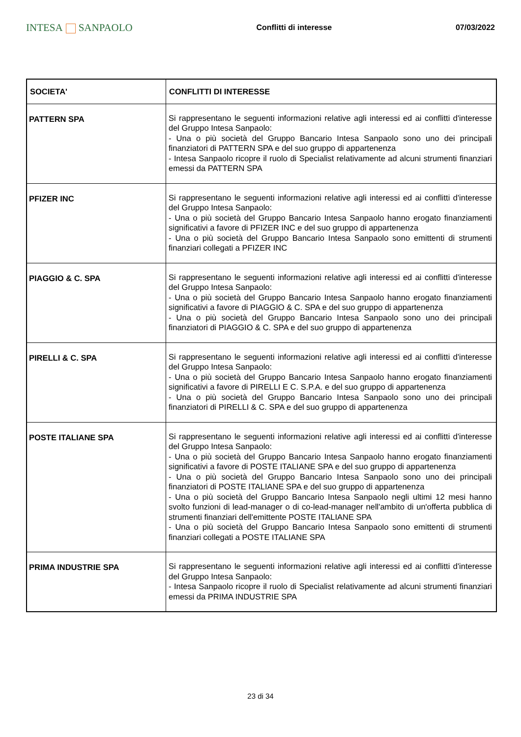INTESA SANPAOLO
Conflitti di interesse 07/03/2022
| SOCIETA' | CONFLITTI DI INTERESSE |
| --- | --- |
| PATTERN SPA | Si rappresentano le seguenti informazioni relative agli interessi ed ai conflitti d'interesse del Gruppo Intesa Sanpaolo: - Una o più società del Gruppo Bancario Intesa Sanpaolo sono uno dei principali finanziatori di PATTERN SPA e del suo gruppo di appartenenza - Intesa Sanpaolo ricopre il ruolo di Specialist relativamente ad alcuni strumenti finanziari emessi da PATTERN SPA |
| PFIZER INC | Si rappresentano le seguenti informazioni relative agli interessi ed ai conflitti d'interesse del Gruppo Intesa Sanpaolo: - Una o più società del Gruppo Bancario Intesa Sanpaolo hanno erogato finanziamenti significativi a favore di PFIZER INC e del suo gruppo di appartenenza - Una o più società del Gruppo Bancario Intesa Sanpaolo sono emittenti di strumenti finanziari collegati a PFIZER INC |
| PIAGGIO & C. SPA | Si rappresentano le seguenti informazioni relative agli interessi ed ai conflitti d'interesse del Gruppo Intesa Sanpaolo: - Una o più società del Gruppo Bancario Intesa Sanpaolo hanno erogato finanziamenti significativi a favore di PIAGGIO & C. SPA e del suo gruppo di appartenenza - Una o più società del Gruppo Bancario Intesa Sanpaolo sono uno dei principali finanziatori di PIAGGIO & C. SPA e del suo gruppo di appartenenza |
| PIRELLI & C. SPA | Si rappresentano le seguenti informazioni relative agli interessi ed ai conflitti d'interesse del Gruppo Intesa Sanpaolo: - Una o più società del Gruppo Bancario Intesa Sanpaolo hanno erogato finanziamenti significativi a favore di PIRELLI E C. S.P.A. e del suo gruppo di appartenenza - Una o più società del Gruppo Bancario Intesa Sanpaolo sono uno dei principali finanziatori di PIRELLI & C. SPA e del suo gruppo di appartenenza |
| POSTE ITALIANE SPA | Si rappresentano le seguenti informazioni relative agli interessi ed ai conflitti d'interesse del Gruppo Intesa Sanpaolo: - Una o più società del Gruppo Bancario Intesa Sanpaolo hanno erogato finanziamenti significativi a favore di POSTE ITALIANE SPA e del suo gruppo di appartenenza - Una o più società del Gruppo Bancario Intesa Sanpaolo sono uno dei principali finanziatori di POSTE ITALIANE SPA e del suo gruppo di appartenenza - Una o più società del Gruppo Bancario Intesa Sanpaolo negli ultimi 12 mesi hanno svolto funzioni di lead-manager o di co-lead-manager nell'ambito di un'offerta pubblica di strumenti finanziari dell'emittente POSTE ITALIANE SPA - Una o più società del Gruppo Bancario Intesa Sanpaolo sono emittenti di strumenti finanziari collegati a POSTE ITALIANE SPA |
| PRIMA INDUSTRIE SPA | Si rappresentano le seguenti informazioni relative agli interessi ed ai conflitti d'interesse del Gruppo Intesa Sanpaolo: - Intesa Sanpaolo ricopre il ruolo di Specialist relativamente ad alcuni strumenti finanziari emessi da PRIMA INDUSTRIE SPA |
23 di 34